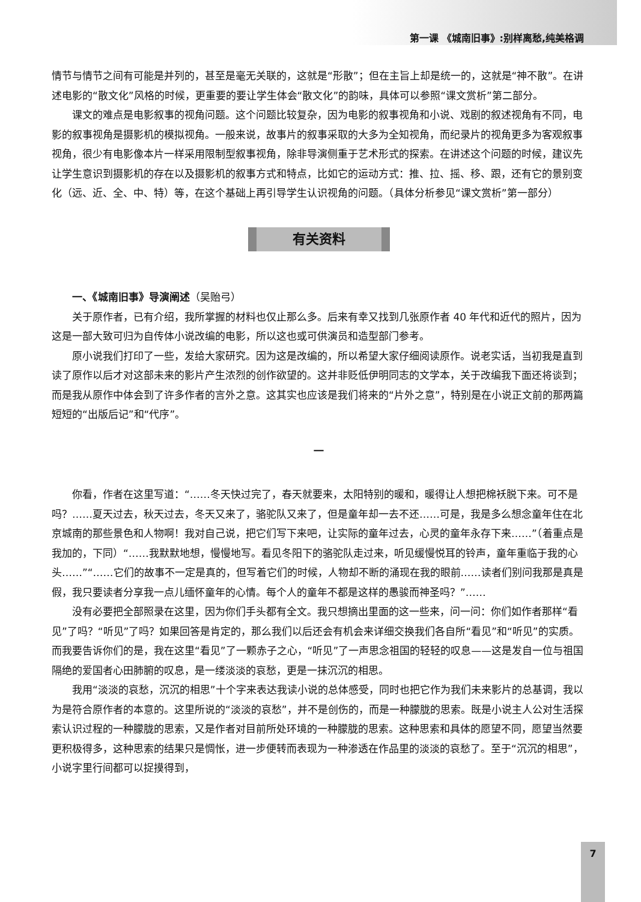第一课 《城南旧事》:别样离愁,纯美格调
情节与情节之间有可能是并列的，甚至是毫无关联的，这就是“形散”；但在主旨上却是统一的，这就是“神不散”。在讲述电影的“散文化”风格的时候，更重要的要让学生体会“散文化”的韵味，具体可以参照“课文赏析”第二部分。
课文的难点是电影叙事的视角问题。这个问题比较复杂，因为电影的叙事视角和小说、戏剧的叙述视角有不同，电影的叙事视角是摄影机的模拟视角。一般来说，故事片的叙事采取的大多为全知视角，而纪录片的视角更多为客观叙事视角，很少有电影像本片一样采用限制型叙事视角，除非导演侧重于艺术形式的探索。在讲述这个问题的时候，建议先让学生意识到摄影机的存在以及摄影机的叙事方式和特点，比如它的运动方式：推、拉、摇、移、跟，还有它的景别变化（远、近、全、中、特）等，在这个基础上再引导学生认识视角的问题。（具体分析参见“课文赏析”第一部分）
有关资料
一、《城南旧事》导演阐述（吴贻弓）
关于原作者，已有介绍，我所掌握的材料也仅止那么多。后来有幸又找到几张原作者 40 年代和近代的照片，因为这是一部大致可归为自传体小说改编的电影，所以这也或可供演员和造型部门参考。
原小说我们打印了一些，发给大家研究。因为这是改编的，所以希望大家仔细阅读原作。说老实话，当初我是直到读了原作以后才对这部未来的影片产生浓烈的创作欲望的。这并非贬低伊明同志的文学本，关于改编我下面还将谈到；而是我从原作中体会到了许多作者的言外之意。这其实也应该是我们将来的“片外之意”，特别是在小说正文前的那两篇短短的“出版后记”和“代序”。
一
你看，作者在这里写道：“……冬天快过完了，春天就要来，太阳特别的暖和，暖得让人想把棉袄脱下来。可不是吗？……夏天过去，秋天过去，冬天又来了，骆驼队又来了，但是童年却一去不还……可是，我是多么想念童年住在北京城南的那些景色和人物啊！我对自己说，把它们写下来吧，让实际的童年过去，心灵的童年永存下来……”（着重点是我加的，下同）“……我默默地想，慢慢地写。看见冬阳下的骆驼队走过来，听见缓慢悦耳的铃声，童年重临于我的心头……”“……它们的故事不一定是真的，但写着它们的时候，人物却不断的涌现在我的眼前……读者们别问我那是真是假，我只要读者分享我一点儿缅怀童年的心情。每个人的童年不都是这样的愚骏而神圣吗？”……
没有必要把全部照录在这里，因为你们手头都有全文。我只想摘出里面的这一些来，问一问：你们如作者那样“看见”了吗？“听见”了吗？如果回答是肯定的，那么我们以后还会有机会来详细交换我们各自所“看见”和“听见”的实质。而我要告诉你们的是，我在这里“看见”了一颗赤子之心，“听见”了一声思念祖国的轻轻的叹息——这是发自一位与祖国隔绝的爱国者心田肺腑的叹息，是一缕淡淡的哀愁，更是一抹沉沉的相思。
我用“淡淡的哀愁，沉沉的相思”十个字来表达我读小说的总体感受，同时也把它作为我们未来影片的总基调，我以为是符合原作者的本意的。这里所说的“淡淡的哀愁”，并不是创伤的，而是一种朦胧的思索。既是小说主人公对生活探索认识过程的一种朦胧的思索，又是作者对目前所处环境的一种朦胧的思索。这种思索和具体的愿望不同，愿望当然要更积极得多，这种思索的结果只是惆怅，进一步便转而表现为一种渗透在作品里的淡淡的哀愁了。至于“沉沉的相思”，小说字里行间都可以捉摸得到，
7